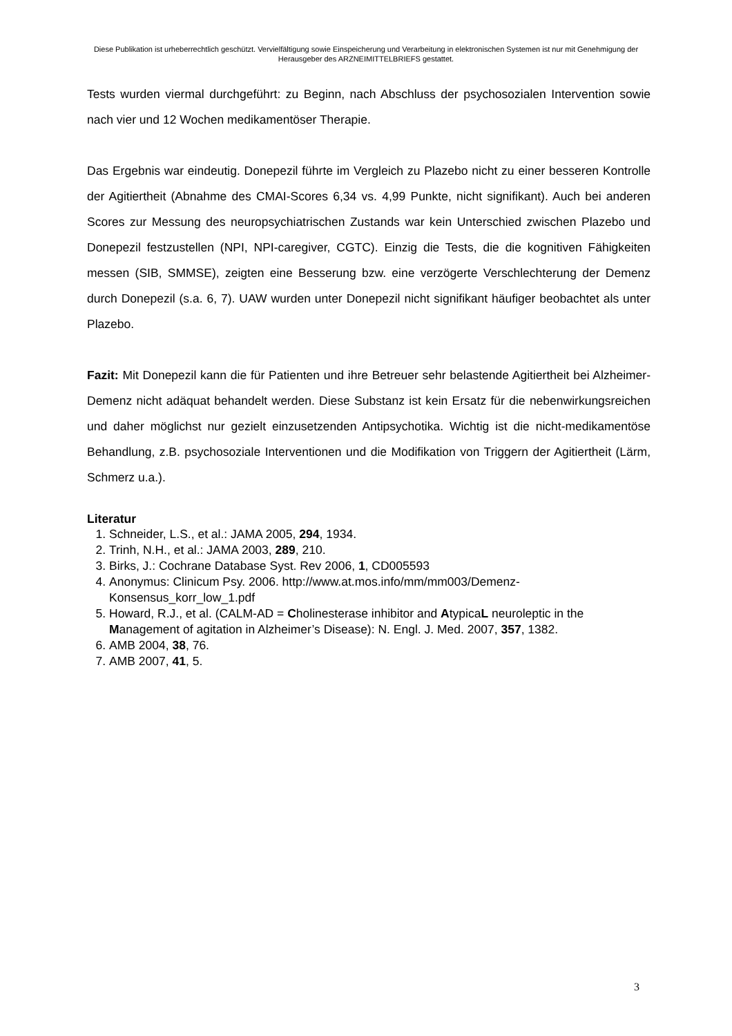Diese Publikation ist urheberrechtlich geschützt. Vervielfältigung sowie Einspeicherung und Verarbeitung in elektronischen Systemen ist nur mit Genehmigung der Herausgeber des ARZNEIMITTELBRIEFS gestattet.
Tests wurden viermal durchgeführt: zu Beginn, nach Abschluss der psychosozialen Intervention sowie nach vier und 12 Wochen medikamentöser Therapie.
Das Ergebnis war eindeutig. Donepezil führte im Vergleich zu Plazebo nicht zu einer besseren Kontrolle der Agitiertheit (Abnahme des CMAI-Scores 6,34 vs. 4,99 Punkte, nicht signifikant). Auch bei anderen Scores zur Messung des neuropsychiatrischen Zustands war kein Unterschied zwischen Plazebo und Donepezil festzustellen (NPI, NPI-caregiver, CGTC). Einzig die Tests, die die kognitiven Fähigkeiten messen (SIB, SMMSE), zeigten eine Besserung bzw. eine verzögerte Verschlechterung der Demenz durch Donepezil (s.a. 6, 7). UAW wurden unter Donepezil nicht signifikant häufiger beobachtet als unter Plazebo.
Fazit: Mit Donepezil kann die für Patienten und ihre Betreuer sehr belastende Agitiertheit bei Alzheimer-Demenz nicht adäquat behandelt werden. Diese Substanz ist kein Ersatz für die nebenwirkungsreichen und daher möglichst nur gezielt einzusetzenden Antipsychotika. Wichtig ist die nicht-medikamentöse Behandlung, z.B. psychosoziale Interventionen und die Modifikation von Triggern der Agitiertheit (Lärm, Schmerz u.a.).
Literatur
1. Schneider, L.S., et al.: JAMA 2005, 294, 1934.
2. Trinh, N.H., et al.: JAMA 2003, 289, 210.
3. Birks, J.: Cochrane Database Syst. Rev 2006, 1, CD005593
4. Anonymus: Clinicum Psy. 2006. http://www.at.mos.info/mm/mm003/Demenz-Konsensus_korr_low_1.pdf
5. Howard, R.J., et al. (CALM-AD = Cholinesterase inhibitor and AtypicaL neuroleptic in the Management of agitation in Alzheimer’s Disease): N. Engl. J. Med. 2007, 357, 1382.
6. AMB 2004, 38, 76.
7. AMB 2007, 41, 5.
3